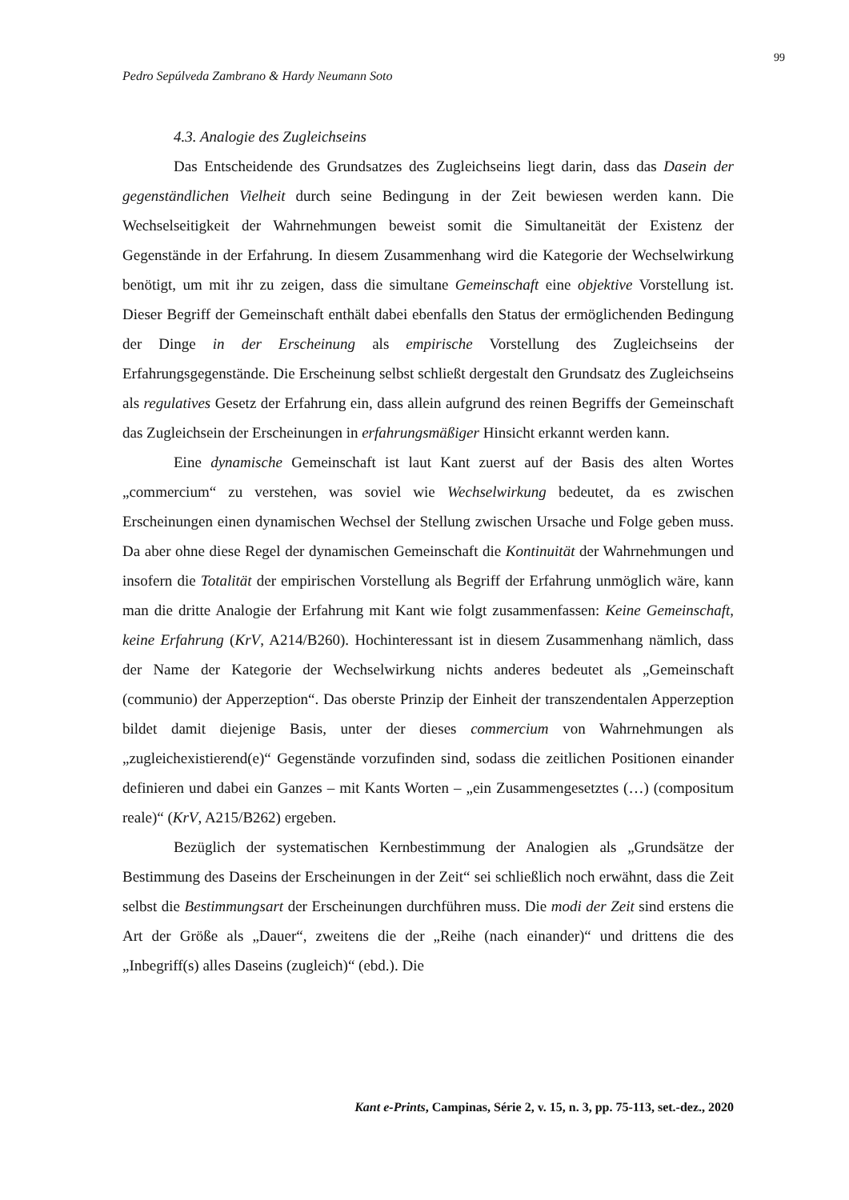99
Pedro Sepúlveda Zambrano & Hardy Neumann Soto
4.3. Analogie des Zugleichseins
Das Entscheidende des Grundsatzes des Zugleichseins liegt darin, dass das Dasein der gegenständlichen Vielheit durch seine Bedingung in der Zeit bewiesen werden kann. Die Wechselseitigkeit der Wahrnehmungen beweist somit die Simultaneität der Existenz der Gegenstände in der Erfahrung. In diesem Zusammenhang wird die Kategorie der Wechselwirkung benötigt, um mit ihr zu zeigen, dass die simultane Gemeinschaft eine objektive Vorstellung ist. Dieser Begriff der Gemeinschaft enthält dabei ebenfalls den Status der ermöglichenden Bedingung der Dinge in der Erscheinung als empirische Vorstellung des Zugleichseins der Erfahrungsgegenstände. Die Erscheinung selbst schließt dergestalt den Grundsatz des Zugleichseins als regulatives Gesetz der Erfahrung ein, dass allein aufgrund des reinen Begriffs der Gemeinschaft das Zugleichsein der Erscheinungen in erfahrungsmäßiger Hinsicht erkannt werden kann.
Eine dynamische Gemeinschaft ist laut Kant zuerst auf der Basis des alten Wortes „commercium“ zu verstehen, was soviel wie Wechselwirkung bedeutet, da es zwischen Erscheinungen einen dynamischen Wechsel der Stellung zwischen Ursache und Folge geben muss. Da aber ohne diese Regel der dynamischen Gemeinschaft die Kontinuität der Wahrnehmungen und insofern die Totalität der empirischen Vorstellung als Begriff der Erfahrung unmöglich wäre, kann man die dritte Analogie der Erfahrung mit Kant wie folgt zusammenfassen: Keine Gemeinschaft, keine Erfahrung (KrV, A214/B260). Hochinteressant ist in diesem Zusammenhang nämlich, dass der Name der Kategorie der Wechselwirkung nichts anderes bedeutet als „Gemeinschaft (communio) der Apperzeption“. Das oberste Prinzip der Einheit der transzendentalen Apperzeption bildet damit diejenige Basis, unter der dieses commercium von Wahrnehmungen als „zugleichexistierend(e)“ Gegenstände vorzufinden sind, sodass die zeitlichen Positionen einander definieren und dabei ein Ganzes – mit Kants Worten – „ein Zusammengesetztes (…) (compositum reale)“ (KrV, A215/B262) ergeben.
Bezüglich der systematischen Kernbestimmung der Analogien als „Grundsätze der Bestimmung des Daseins der Erscheinungen in der Zeit“ sei schließlich noch erwähnt, dass die Zeit selbst die Bestimmungsart der Erscheinungen durchführen muss. Die modi der Zeit sind erstens die Art der Größe als „Dauer“, zweitens die der „Reihe (nach einander)“ und drittens die des „Inbegriff(s) alles Daseins (zugleich)“ (ebd.). Die
Kant e-Prints, Campinas, Série 2, v. 15, n. 3, pp. 75-113, set.-dez., 2020